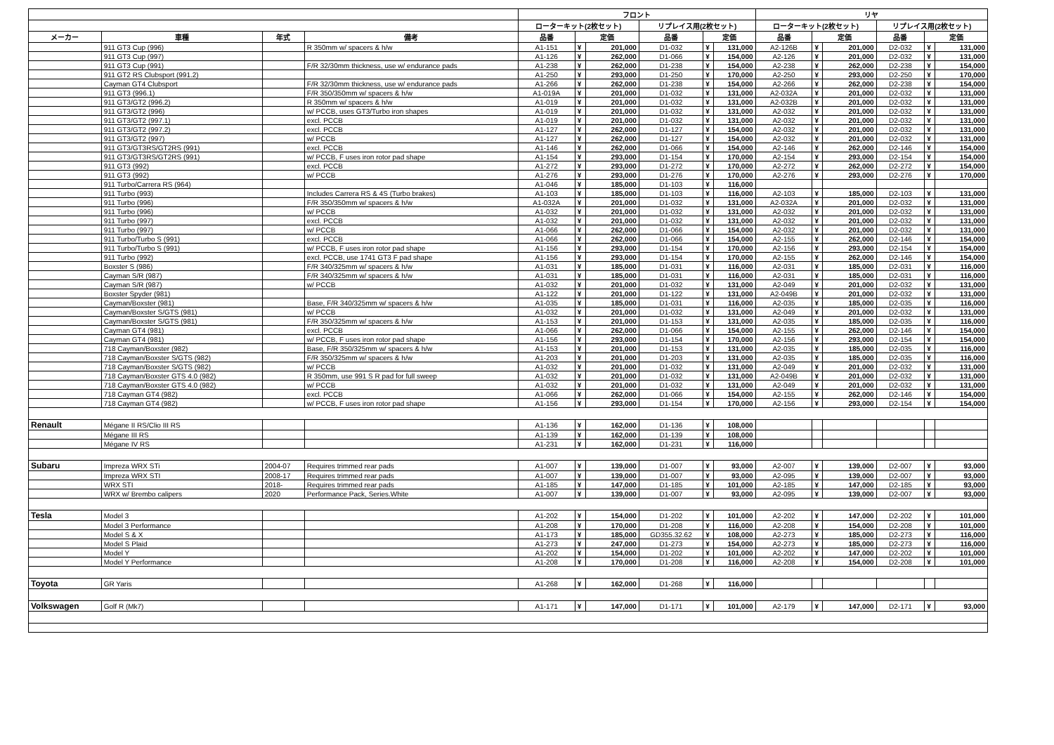| | | | | フロント | | | | | | リヤ | | | | | |
| --- | --- | --- | --- | --- | --- | --- | --- | --- | --- | --- | --- | --- | --- | --- | --- |
| | | | | ローターキット(2枚セット) | | | リプレイス用(2枚セット) | | | ローターキット(2枚セット) | | | リプレイス用(2枚セット) | | |
| メーカー | 車種 | 年式 | 備考 | 品番 | 定価 | | 品番 | 定価 | | 品番 | 定価 | | 品番 | 定価 | |
| | 911 GT3 Cup (996) | | R 350mm w/ spacers & h/w | A1-151 | ¥ | 201,000 | D1-032 | ¥ | 131,000 | A2-126B | ¥ | 201,000 | D2-032 | ¥ | 131,000 |
| | 911 GT3 Cup (997) | | | A1-126 | ¥ | 262,000 | D1-066 | ¥ | 154,000 | A2-126 | ¥ | 201,000 | D2-032 | ¥ | 131,000 |
| | 911 GT3 Cup (991) | | F/R 32/30mm thickness, use w/ endurance pads | A1-238 | ¥ | 262,000 | D1-238 | ¥ | 154,000 | A2-238 | ¥ | 262,000 | D2-238 | ¥ | 154,000 |
| | 911 GT2 RS Clubsport (991.2) | | | A1-250 | ¥ | 293,000 | D1-250 | ¥ | 170,000 | A2-250 | ¥ | 293,000 | D2-250 | ¥ | 170,000 |
| | Cayman GT4 Clubsport | | F/R 32/30mm thickness, use w/ endurance pads | A1-266 | ¥ | 262,000 | D1-238 | ¥ | 154,000 | A2-266 | ¥ | 262,000 | D2-238 | ¥ | 154,000 |
| | 911 GT3 (996.1) | | F/R 350/350mm w/ spacers & h/w | A1-019A | ¥ | 201,000 | D1-032 | ¥ | 131,000 | A2-032A | ¥ | 201,000 | D2-032 | ¥ | 131,000 |
| | 911 GT3/GT2 (996.2) | | R 350mm w/ spacers & h/w | A1-019 | ¥ | 201,000 | D1-032 | ¥ | 131,000 | A2-032B | ¥ | 201,000 | D2-032 | ¥ | 131,000 |
| | 911 GT3/GT2 (996) | | w/ PCCB, uses GT3/Turbo iron shapes | A1-019 | ¥ | 201,000 | D1-032 | ¥ | 131,000 | A2-032 | ¥ | 201,000 | D2-032 | ¥ | 131,000 |
| | 911 GT3/GT2 (997.1) | | excl. PCCB | A1-019 | ¥ | 201,000 | D1-032 | ¥ | 131,000 | A2-032 | ¥ | 201,000 | D2-032 | ¥ | 131,000 |
| | 911 GT3/GT2 (997.2) | | excl. PCCB | A1-127 | ¥ | 262,000 | D1-127 | ¥ | 154,000 | A2-032 | ¥ | 201,000 | D2-032 | ¥ | 131,000 |
| | 911 GT3/GT2 (997) | | w/ PCCB | A1-127 | ¥ | 262,000 | D1-127 | ¥ | 154,000 | A2-032 | ¥ | 201,000 | D2-032 | ¥ | 131,000 |
| | 911 GT3/GT3RS/GT2RS (991) | | excl. PCCB | A1-146 | ¥ | 262,000 | D1-066 | ¥ | 154,000 | A2-146 | ¥ | 262,000 | D2-146 | ¥ | 154,000 |
| | 911 GT3/GT3RS/GT2RS (991) | | w/ PCCB, F uses iron rotor pad shape | A1-154 | ¥ | 293,000 | D1-154 | ¥ | 170,000 | A2-154 | ¥ | 293,000 | D2-154 | ¥ | 154,000 |
| | 911 GT3 (992) | | excl. PCCB | A1-272 | ¥ | 293,000 | D1-272 | ¥ | 170,000 | A2-272 | ¥ | 262,000 | D2-272 | ¥ | 154,000 |
| | 911 GT3 (992) | | w/ PCCB | A1-276 | ¥ | 293,000 | D1-276 | ¥ | 170,000 | A2-276 | ¥ | 293,000 | D2-276 | ¥ | 170,000 |
| | 911 Turbo/Carrera RS (964) | | | A1-046 | ¥ | 185,000 | D1-103 | ¥ | 116,000 | | | | | | |
| | 911 Turbo (993) | | Includes Carrera RS & 4S (Turbo brakes) | A1-103 | ¥ | 185,000 | D1-103 | ¥ | 116,000 | A2-103 | ¥ | 185,000 | D2-103 | ¥ | 131,000 |
| | 911 Turbo (996) | | F/R 350/350mm w/ spacers & h/w | A1-032A | ¥ | 201,000 | D1-032 | ¥ | 131,000 | A2-032A | ¥ | 201,000 | D2-032 | ¥ | 131,000 |
| | 911 Turbo (996) | | w/ PCCB | A1-032 | ¥ | 201,000 | D1-032 | ¥ | 131,000 | A2-032 | ¥ | 201,000 | D2-032 | ¥ | 131,000 |
| | 911 Turbo (997) | | excl. PCCB | A1-032 | ¥ | 201,000 | D1-032 | ¥ | 131,000 | A2-032 | ¥ | 201,000 | D2-032 | ¥ | 131,000 |
| | 911 Turbo (997) | | w/ PCCB | A1-066 | ¥ | 262,000 | D1-066 | ¥ | 154,000 | A2-032 | ¥ | 201,000 | D2-032 | ¥ | 131,000 |
| | 911 Turbo/Turbo S (991) | | excl. PCCB | A1-066 | ¥ | 262,000 | D1-066 | ¥ | 154,000 | A2-155 | ¥ | 262,000 | D2-146 | ¥ | 154,000 |
| | 911 Turbo/Turbo S (991) | | w/ PCCB, F uses iron rotor pad shape | A1-156 | ¥ | 293,000 | D1-154 | ¥ | 170,000 | A2-156 | ¥ | 293,000 | D2-154 | ¥ | 154,000 |
| | 911 Turbo (992) | | excl. PCCB, use 1741 GT3 F pad shape | A1-156 | ¥ | 293,000 | D1-154 | ¥ | 170,000 | A2-155 | ¥ | 262,000 | D2-146 | ¥ | 154,000 |
| | Boxster S (986) | | F/R 340/325mm w/ spacers & h/w | A1-031 | ¥ | 185,000 | D1-031 | ¥ | 116,000 | A2-031 | ¥ | 185,000 | D2-031 | ¥ | 116,000 |
| | Cayman S/R (987) | | F/R 340/325mm w/ spacers & h/w | A1-031 | ¥ | 185,000 | D1-031 | ¥ | 116,000 | A2-031 | ¥ | 185,000 | D2-031 | ¥ | 116,000 |
| | Cayman S/R (987) | | w/ PCCB | A1-032 | ¥ | 201,000 | D1-032 | ¥ | 131,000 | A2-049 | ¥ | 201,000 | D2-032 | ¥ | 131,000 |
| | Boxster Spyder (981) | | | A1-122 | ¥ | 201,000 | D1-122 | ¥ | 131,000 | A2-049B | ¥ | 201,000 | D2-032 | ¥ | 131,000 |
| | Cayman/Boxster (981) | | Base, F/R 340/325mm w/ spacers & h/w | A1-035 | ¥ | 185,000 | D1-031 | ¥ | 116,000 | A2-035 | ¥ | 185,000 | D2-035 | ¥ | 116,000 |
| | Cayman/Boxster S/GTS (981) | | w/ PCCB | A1-032 | ¥ | 201,000 | D1-032 | ¥ | 131,000 | A2-049 | ¥ | 201,000 | D2-032 | ¥ | 131,000 |
| | Cayman/Boxster S/GTS (981) | | F/R 350/325mm w/ spacers & h/w | A1-153 | ¥ | 201,000 | D1-153 | ¥ | 131,000 | A2-035 | ¥ | 185,000 | D2-035 | ¥ | 116,000 |
| | Cayman GT4 (981) | | excl. PCCB | A1-066 | ¥ | 262,000 | D1-066 | ¥ | 154,000 | A2-155 | ¥ | 262,000 | D2-146 | ¥ | 154,000 |
| | Cayman GT4 (981) | | w/ PCCB, F uses iron rotor pad shape | A1-156 | ¥ | 293,000 | D1-154 | ¥ | 170,000 | A2-156 | ¥ | 293,000 | D2-154 | ¥ | 154,000 |
| | 718 Cayman/Boxster (982) | | Base, F/R 350/325mm w/ spacers & h/w | A1-153 | ¥ | 201,000 | D1-153 | ¥ | 131,000 | A2-035 | ¥ | 185,000 | D2-035 | ¥ | 116,000 |
| | 718 Cayman/Boxster S/GTS (982) | | F/R 350/325mm w/ spacers & h/w | A1-203 | ¥ | 201,000 | D1-203 | ¥ | 131,000 | A2-035 | ¥ | 185,000 | D2-035 | ¥ | 116,000 |
| | 718 Cayman/Boxster S/GTS (982) | | w/ PCCB | A1-032 | ¥ | 201,000 | D1-032 | ¥ | 131,000 | A2-049 | ¥ | 201,000 | D2-032 | ¥ | 131,000 |
| | 718 Cayman/Boxster GTS 4.0 (982) | | R 350mm, use 991 S R pad for full sweep | A1-032 | ¥ | 201,000 | D1-032 | ¥ | 131,000 | A2-049B | ¥ | 201,000 | D2-032 | ¥ | 131,000 |
| | 718 Cayman/Boxster GTS 4.0 (982) | | w/ PCCB | A1-032 | ¥ | 201,000 | D1-032 | ¥ | 131,000 | A2-049 | ¥ | 201,000 | D2-032 | ¥ | 131,000 |
| | 718 Cayman GT4 (982) | | excl. PCCB | A1-066 | ¥ | 262,000 | D1-066 | ¥ | 154,000 | A2-155 | ¥ | 262,000 | D2-146 | ¥ | 154,000 |
| | 718 Cayman GT4 (982) | | w/ PCCB, F uses iron rotor pad shape | A1-156 | ¥ | 293,000 | D1-154 | ¥ | 170,000 | A2-156 | ¥ | 293,000 | D2-154 | ¥ | 154,000 |
| Renault | Mégane II RS/Clio III RS | | | A1-136 | ¥ | 162,000 | D1-136 | ¥ | 108,000 | | | | | | |
| | Mégane III RS | | | A1-139 | ¥ | 162,000 | D1-139 | ¥ | 108,000 | | | | | | |
| | Mégane IV RS | | | A1-231 | ¥ | 162,000 | D1-231 | ¥ | 116,000 | | | | | | |
| Subaru | Impreza WRX STi | 2004-07 | Requires trimmed rear pads | A1-007 | ¥ | 139,000 | D1-007 | ¥ | 93,000 | A2-007 | ¥ | 139,000 | D2-007 | ¥ | 93,000 |
| | Impreza WRX STI | 2008-17 | Requires trimmed rear pads | A1-007 | ¥ | 139,000 | D1-007 | ¥ | 93,000 | A2-095 | ¥ | 139,000 | D2-007 | ¥ | 93,000 |
| | WRX STI | 2018- | Requires trimmed rear pads | A1-185 | ¥ | 147,000 | D1-185 | ¥ | 101,000 | A2-185 | ¥ | 147,000 | D2-185 | ¥ | 93,000 |
| | WRX w/ Brembo calipers | 2020 | Performance Pack, Series.White | A1-007 | ¥ | 139,000 | D1-007 | ¥ | 93,000 | A2-095 | ¥ | 139,000 | D2-007 | ¥ | 93,000 |
| Tesla | Model 3 | | | A1-202 | ¥ | 154,000 | D1-202 | ¥ | 101,000 | A2-202 | ¥ | 147,000 | D2-202 | ¥ | 101,000 |
| | Model 3 Performance | | | A1-208 | ¥ | 170,000 | D1-208 | ¥ | 116,000 | A2-208 | ¥ | 154,000 | D2-208 | ¥ | 101,000 |
| | Model S & X | | | A1-173 | ¥ | 185,000 | GD355.32.62 | ¥ | 108,000 | A2-273 | ¥ | 185,000 | D2-273 | ¥ | 116,000 |
| | Model S Plaid | | | A1-273 | ¥ | 247,000 | D1-273 | ¥ | 154,000 | A2-273 | ¥ | 185,000 | D2-273 | ¥ | 116,000 |
| | Model Y | | | A1-202 | ¥ | 154,000 | D1-202 | ¥ | 101,000 | A2-202 | ¥ | 147,000 | D2-202 | ¥ | 101,000 |
| | Model Y Performance | | | A1-208 | ¥ | 170,000 | D1-208 | ¥ | 116,000 | A2-208 | ¥ | 154,000 | D2-208 | ¥ | 101,000 |
| Toyota | GR Yaris | | | A1-268 | ¥ | 162,000 | D1-268 | ¥ | 116,000 | | | | | | |
| Volkswagen | Golf R (Mk7) | | | A1-171 | ¥ | 147,000 | D1-171 | ¥ | 101,000 | A2-179 | ¥ | 147,000 | D2-171 | ¥ | 93,000 |